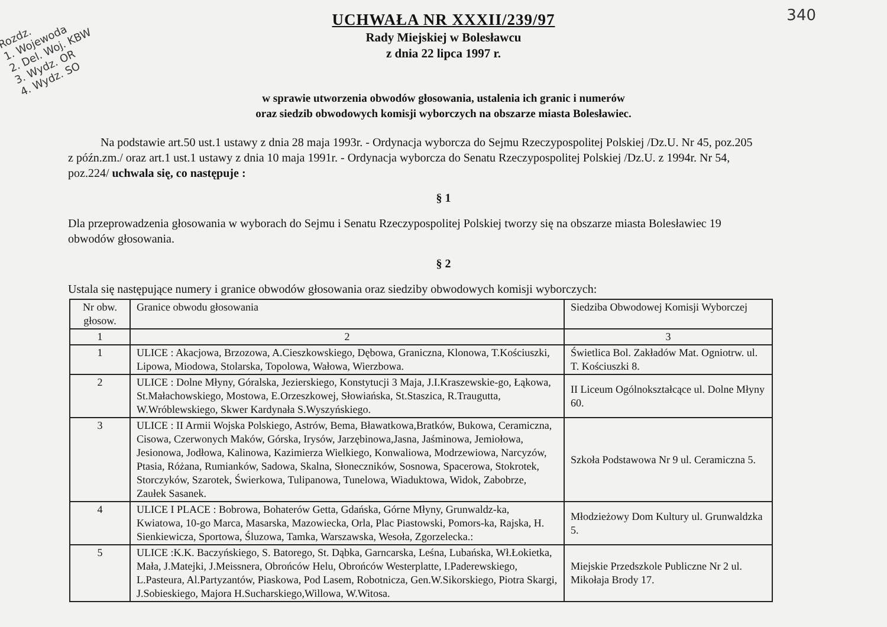340
Rozdz.
1. Wojewoda
2. Del. Woj. KBW
3. Wydz. OR
4. Wydz. SO
UCHWAŁA NR XXXII/239/97
Rady Miejskiej w Bolesławcu
z dnia 22 lipca 1997 r.
w sprawie utworzenia obwodów głosowania, ustalenia ich granic i numerów
oraz siedzib obwodowych komisji wyborczych na obszarze miasta Bolesławiec.
Na podstawie art.50 ust.1 ustawy z dnia 28 maja 1993r. - Ordynacja wyborcza do Sejmu Rzeczypospolitej Polskiej /Dz.U. Nr 45, poz.205 z późn.zm./ oraz art.1 ust.1 ustawy z dnia 10 maja 1991r. - Ordynacja wyborcza do Senatu Rzeczypospolitej Polskiej /Dz.U. z 1994r. Nr 54, poz.224/ uchwala się, co następuje :
§ 1
Dla przeprowadzenia głosowania w wyborach do Sejmu i Senatu Rzeczypospolitej Polskiej tworzy się na obszarze miasta Bolesławiec 19 obwodów głosowania.
§ 2
Ustala się następujące numery i granice obwodów głosowania oraz siedziby obwodowych komisji wyborczych:
| Nr obw. głosow. | Granice obwodu głosowania | Siedziba Obwodowej Komisji Wyborczej |
| --- | --- | --- |
| 1 | 2 | 3 |
| 1 | ULICE : Akacjowa, Brzozowa, A.Cieszkowskiego, Dębowa, Graniczna, Klonowa, T.Kościuszki, Lipowa, Miodowa, Stolarska, Topolowa, Wałowa, Wierzbowa. | Świetlica Bol. Zakładów Mat. Ogniotrw. ul. T. Kościuszki 8. |
| 2 | ULICE : Dolne Młyny, Góralska, Jezierskiego, Konstytucji 3 Maja, J.I.Kraszewskie-go, Łąkowa, St.Małachowskiego, Mostowa, E.Orzeszkowej, Słowiańska, St.Staszica, R.Traugutta, W.Wróblewskiego, Skwer Kardynała S.Wyszyńskiego. | II Liceum Ogólnokształcące ul. Dolne Młyny 60. |
| 3 | ULICE : II Armii Wojska Polskiego, Astrów, Bema, Bławatkowa,Bratków, Bukowa, Ceramiczna, Cisowa, Czerwonych Maków, Górska, Irysów, Jarzębinowa,Jasna, Jaśminowa, Jemiołowa, Jesionowa, Jodłowa, Kalinowa, Kazimierza Wielkiego, Konwaliowa, Modrzewiowa, Narcyzów, Ptasia, Różana, Rumianków, Sadowa, Skalna, Słoneczników, Sosnowa, Spacerowa, Stokrotek, Storczyków, Szarotek, Świerkowa, Tulipanowa, Tunelowa, Wiaduktowa, Widok, Zabobrze, Zaułek Sasanek. | Szkoła Podstawowa Nr 9 ul. Ceramiczna 5. |
| 4 | ULICE I PLACE : Bobrowa, Bohaterów Getta, Gdańska, Górne Młyny, Grunwaldz-ka, Kwiatowa, 10-go Marca, Masarska, Mazowiecka, Orla, Plac Piastowski, Pomors-ka, Rajska, H. Sienkiewicza, Sportowa, Śluzowa, Tamka, Warszawska, Wesoła, Zgorzelecka.: | Młodzieżowy Dom Kultury ul. Grunwaldzka 5. |
| 5 | ULICE :K.K. Baczyńskiego, S. Batorego, St. Dąbka, Garncarska, Leśna, Lubańska, Wł.Łokietka, Mała, J.Matejki, J.Meissnera, Obrońców Helu, Obrońców Westerplatte, I.Paderewskiego, L.Pasteura, Al.Partyzantów, Piaskowa, Pod Lasem, Robotnicza, Gen.W.Sikorskiego, Piotra Skargi, J.Sobieskiego, Majora H.Sucharskiego,Willowa, W.Witosa. | Miejskie Przedszkole Publiczne Nr 2 ul. Mikołaja Brody 17. |